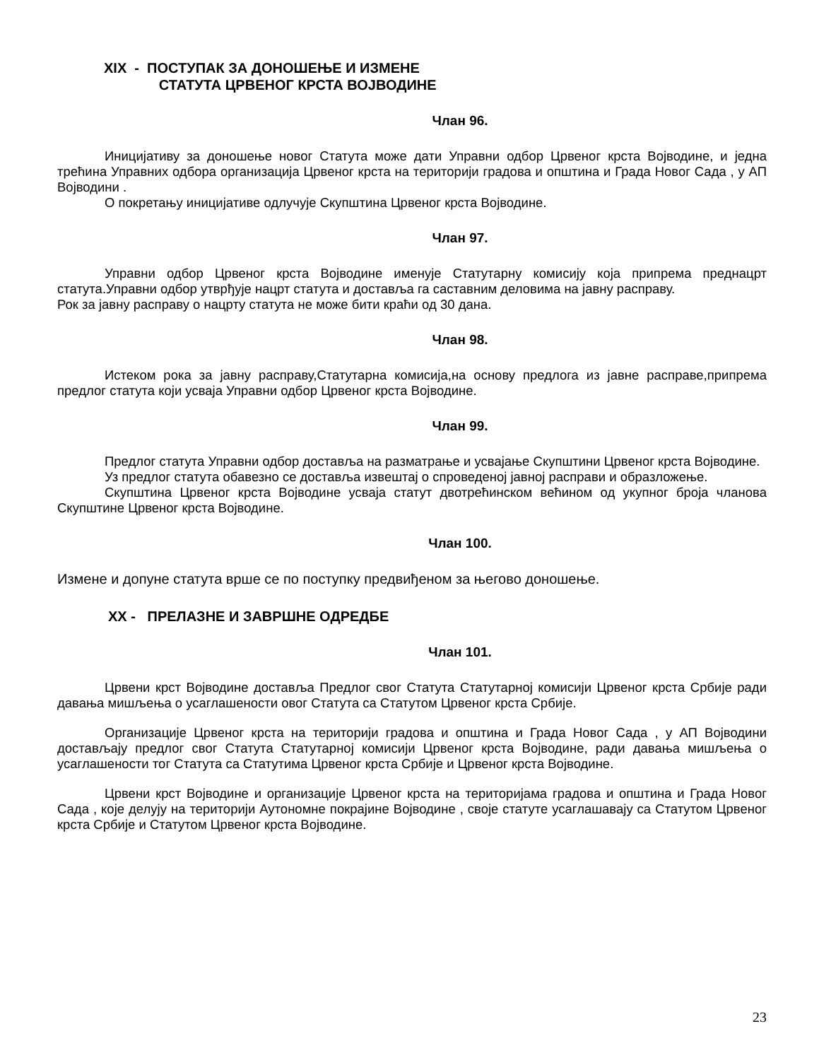XIX - ПОСТУПАК ЗА ДОНОШЕЊЕ И ИЗМЕНЕ
СТАТУТА ЦРВЕНОГ КРСТА ВОЈВОДИНЕ
Члан 96.
Иницијативу за доношење новог Статута може дати Управни одбор Црвеног крста Војводине, и једна трећина Управних одбора организација Црвеног крста на територији градова и општина и Града Новог Сада , у АП Војводини .
О покретању иницијативе одлучује Скупштина Црвеног крста Војводине.
Члан 97.
Управни одбор Црвеног крста Војводине именује Статутарну комисију која припрема преднацрт статута.Управни одбор утврђује нацрт статута и доставља га саставним деловима на јавну расправу.
Рок за јавну расправу о нацрту статута не може бити краћи од 30 дана.
Члан 98.
Истеком рока за јавну расправу,Статутарна комисија,на основу предлога из јавне расправе,припрема предлог статута који усваја Управни одбор Црвеног крста Војводине.
Члан 99.
Предлог статута Управни одбор доставља на разматрање и усвајање Скупштини Црвеног крста Војводине.
Уз предлог статута обавезно се доставља извештај о спроведеној јавној расправи и образложење.
Скупштина Црвеног крста Војводине усваја статут двотрећинском већином од укупног броја чланова Скупштине Црвеног крста Војводине.
Члан 100.
Измене и допуне статута врше се по поступку предвиђеном за његово доношење.
XX - ПРЕЛАЗНЕ И ЗАВРШНЕ ОДРЕДБЕ
Члан 101.
Црвени крст Војводине доставља Предлог свог Статута Статутарној комисији Црвеног крста Србије ради давања мишљења о усаглашености овог Статута са Статутом Црвеног крста Србије.
Организације Црвеног крста на територији градова и општина и Града Новог Сада , у АП Војводини достављају предлог свог Статута Статутарној комисији Црвеног крста Војводине, ради давања мишљења о усаглашености тог Статута са Статутима Црвеног крста Србије и Црвеног крста Војводине.
Црвени крст Војводине и организације Црвеног крста на територијама градова и општина и Града Новог Сада , које делују на територији Аутономне покрајине Војводине , своје статуте усаглашавају са Статутом Црвеног крста Србије и Статутом Црвеног крста Војводине.
23